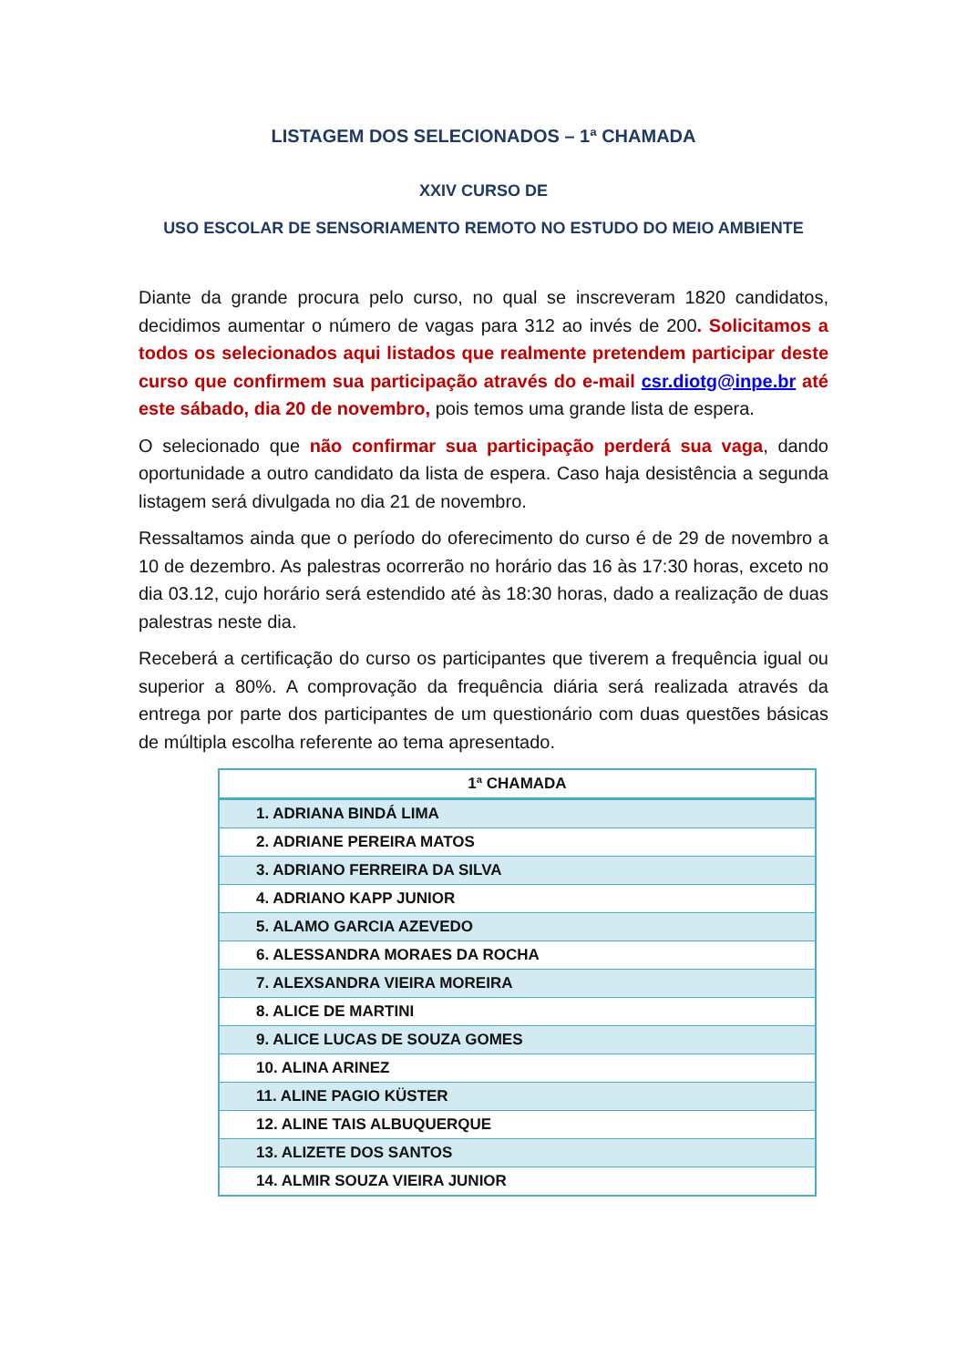LISTAGEM DOS SELECIONADOS – 1ª CHAMADA
XXIV CURSO DE
USO ESCOLAR DE SENSORIAMENTO REMOTO NO ESTUDO DO MEIO AMBIENTE
Diante da grande procura pelo curso, no qual se inscreveram 1820 candidatos, decidimos aumentar o número de vagas para 312 ao invés de 200. Solicitamos a todos os selecionados aqui listados que realmente pretendem participar deste curso que confirmem sua participação através do e-mail csr.diotg@inpe.br até este sábado, dia 20 de novembro, pois temos uma grande lista de espera.
O selecionado que não confirmar sua participação perderá sua vaga, dando oportunidade a outro candidato da lista de espera. Caso haja desistência a segunda listagem será divulgada no dia 21 de novembro.
Ressaltamos ainda que o período do oferecimento do curso é de 29 de novembro a 10 de dezembro. As palestras ocorrerão no horário das 16 às 17:30 horas, exceto no dia 03.12, cujo horário será estendido até às 18:30 horas, dado a realização de duas palestras neste dia.
Receberá a certificação do curso os participantes que tiverem a frequência igual ou superior a 80%. A comprovação da frequência diária será realizada através da entrega por parte dos participantes de um questionário com duas questões básicas de múltipla escolha referente ao tema apresentado.
| 1ª CHAMADA |
| --- |
| 1. ADRIANA BINDÁ LIMA |
| 2. ADRIANE PEREIRA MATOS |
| 3. ADRIANO FERREIRA DA SILVA |
| 4. ADRIANO KAPP JUNIOR |
| 5. ALAMO GARCIA AZEVEDO |
| 6. ALESSANDRA MORAES DA ROCHA |
| 7. ALEXSANDRA VIEIRA MOREIRA |
| 8. ALICE DE MARTINI |
| 9. ALICE LUCAS DE SOUZA GOMES |
| 10. ALINA ARINEZ |
| 11. ALINE PAGIO KÜSTER |
| 12. ALINE TAIS ALBUQUERQUE |
| 13. ALIZETE DOS SANTOS |
| 14. ALMIR SOUZA VIEIRA JUNIOR |